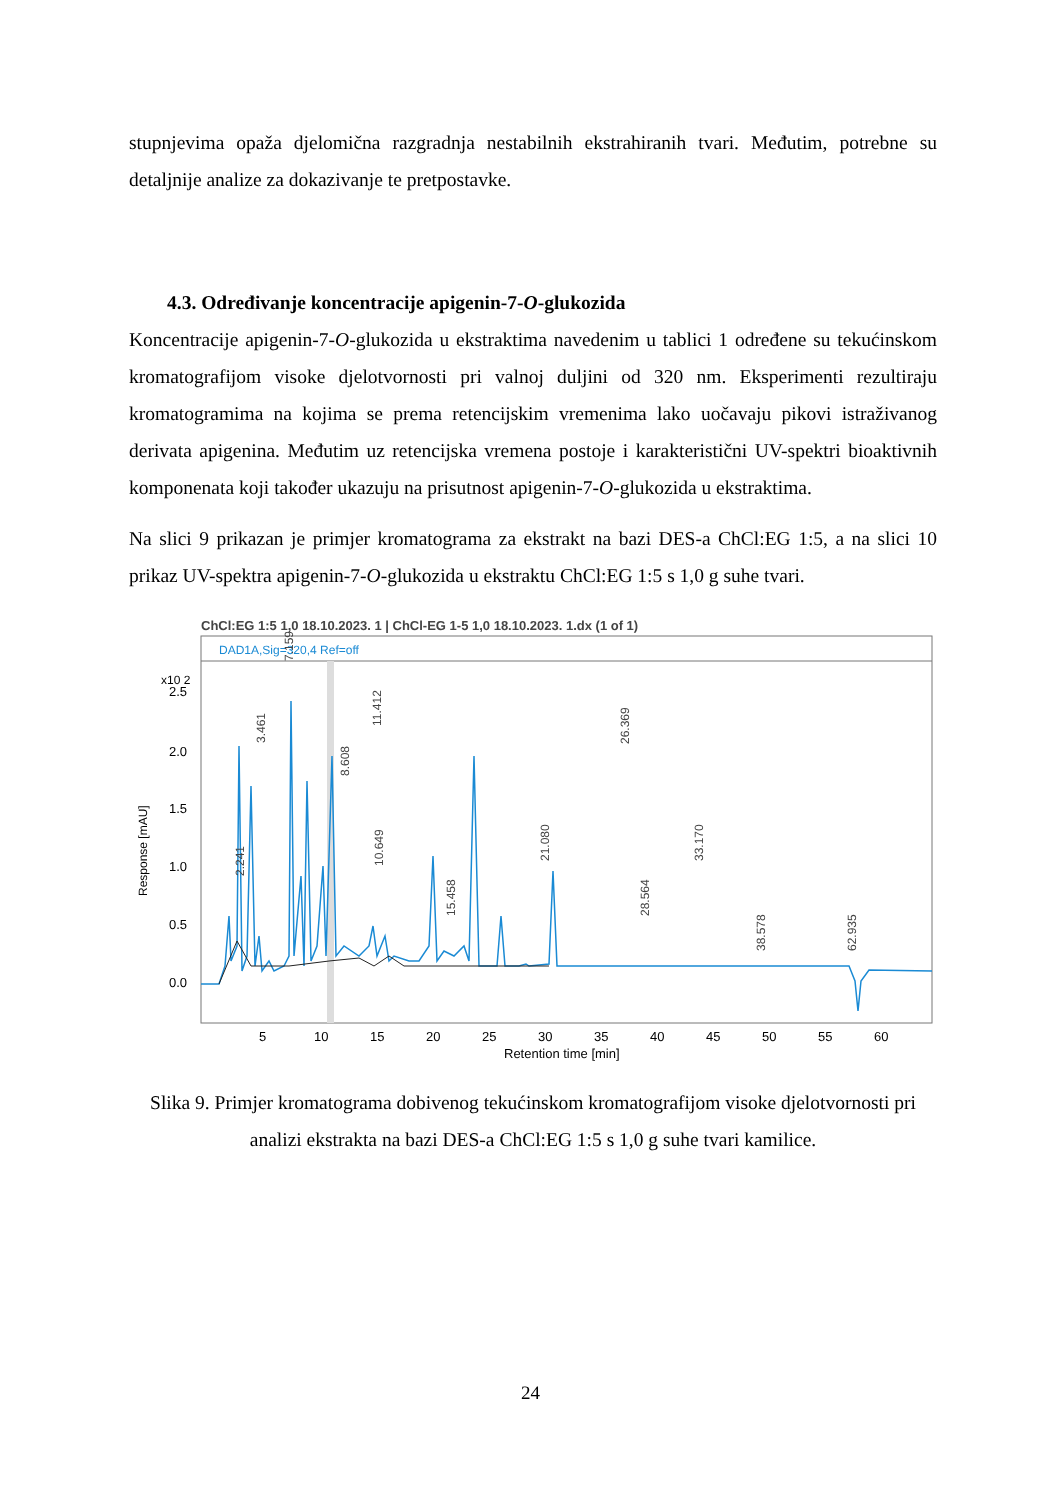stupnjevima opaža djelomična razgradnja nestabilnih ekstrahiranih tvari. Međutim, potrebne su detaljnije analize za dokazivanje te pretpostavke.
4.3. Određivanje koncentracije apigenin-7-O-glukozida
Koncentracije apigenin-7-O-glukozida u ekstraktima navedenim u tablici 1 određene su tekućinskom kromatografijom visoke djelotvornosti pri valnoj duljini od 320 nm. Eksperimenti rezultiraju kromatogramima na kojima se prema retencijskim vremenima lako uočavaju pikovi istraživanog derivata apigenina. Međutim uz retencijska vremena postoje i karakteristični UV-spektri bioaktivnih komponenata koji također ukazuju na prisutnost apigenin-7-O-glukozida u ekstraktima.
Na slici 9 prikazan je primjer kromatograma za ekstrakt na bazi DES-a ChCl:EG 1:5, a na slici 10 prikaz UV-spektra apigenin-7-O-glukozida u ekstraktu ChCl:EG 1:5 s 1,0 g suhe tvari.
ChCl:EG 1:5 1,0 18.10.2023. 1 | ChCl-EG 1-5 1,0 18.10.2023. 1.dx (1 of 1)
DAD1A,Sig=320,4 Ref=off
x10 2
2.5
2.0
1.5
1.0
0.5
0.0
Response [mAU]
2.241
3.461
7.159
8.608
11.412
10.649
15.458
21.080
26.369
28.564
33.170
38.578
62.935
5
10
15
20
25
30
35
40
45
50
55
60
Retention time [min]
Slika 9. Primjer kromatograma dobivenog tekućinskom kromatografijom visoke djelotvornosti pri analizi ekstrakta na bazi DES-a ChCl:EG 1:5 s 1,0 g suhe tvari kamilice.
24